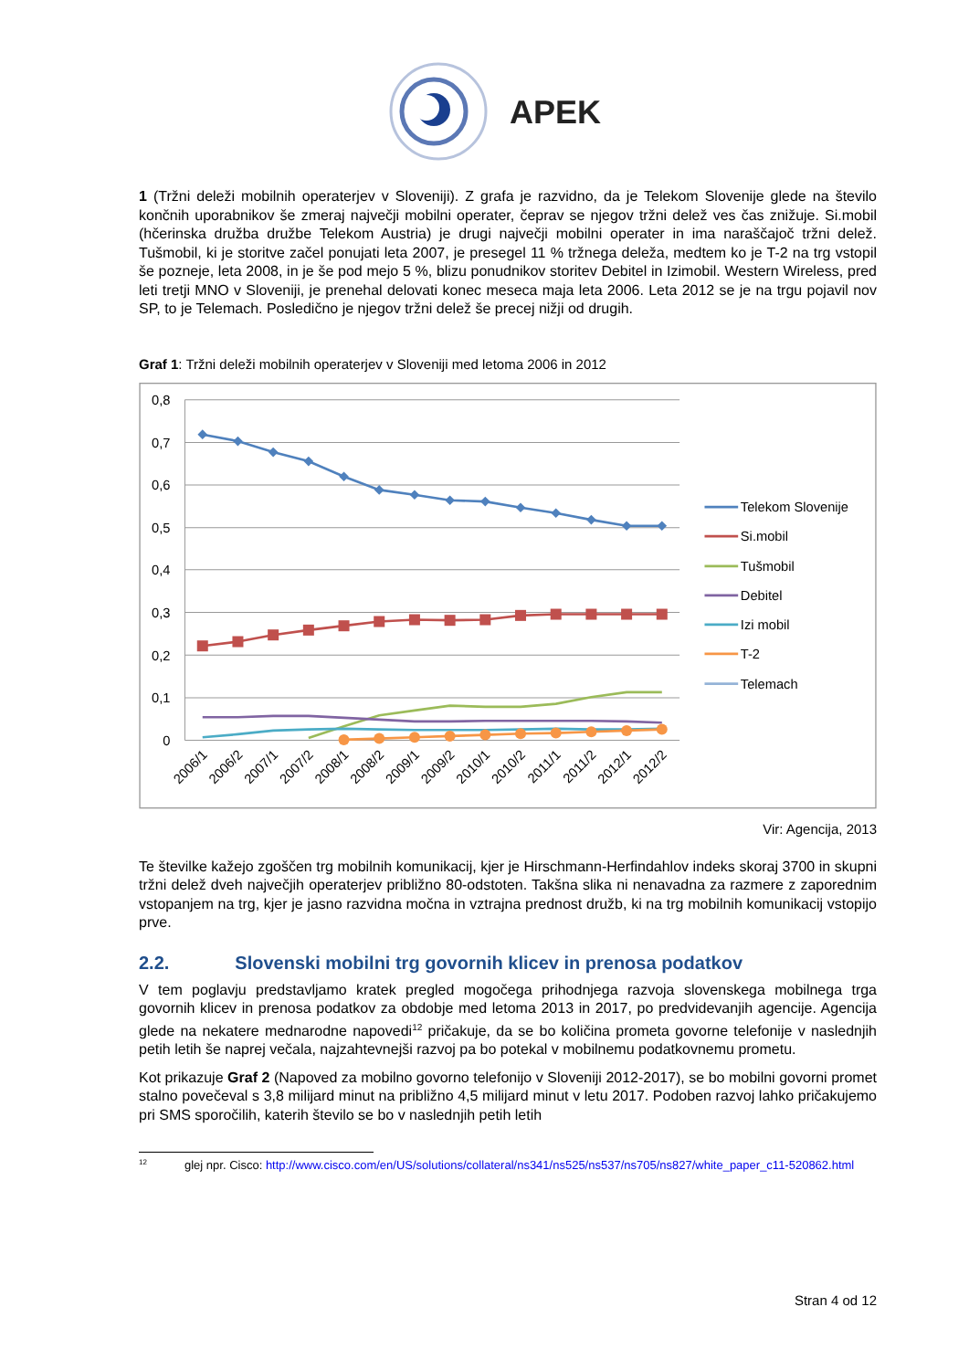APEK
1 (Tržni deleži mobilnih operaterjev v Sloveniji). Z grafa je razvidno, da je Telekom Slovenije glede na število končnih uporabnikov še zmeraj največji mobilni operater, čeprav se njegov tržni delež ves čas znižuje. Si.mobil (hčerinska družba družbe Telekom Austria) je drugi največji mobilni operater in ima naraščajoč tržni delež. Tušmobil, ki je storitve začel ponujati leta 2007, je presegel 11 % tržnega deleža, medtem ko je T-2 na trg vstopil še pozneje, leta 2008, in je še pod mejo 5 %, blizu ponudnikov storitev Debitel in Izimobil. Western Wireless, pred leti tretji MNO v Sloveniji, je prenehal delovati konec meseca maja leta 2006. Leta 2012 se je na trgu pojavil nov SP, to je Telemach. Posledično je njegov tržni delež še precej nižji od drugih.
Graf 1: Tržni deleži mobilnih operaterjev v Sloveniji med letoma 2006 in 2012
0,8
0,7
0,6
0,5
0,4
0,3
0,2
0,1
0
2006/1
2006/2
2007/1
2007/2
2008/1
2008/2
2009/1
2009/2
2010/1
2010/2
2011/1
2011/2
2012/1
2012/2
Telekom Slovenije
Si.mobil
Tušmobil
Debitel
Izi mobil
T-2
Telemach
Vir: Agencija, 2013
Te številke kažejo zgoščen trg mobilnih komunikacij, kjer je Hirschmann-Herfindahlov indeks skoraj 3700 in skupni tržni delež dveh največjih operaterjev približno 80-odstoten. Takšna slika ni nenavadna za razmere z zaporednim vstopanjem na trg, kjer je jasno razvidna močna in vztrajna prednost družb, ki na trg mobilnih komunikacij vstopijo prve.
2.2. Slovenski mobilni trg govornih klicev in prenosa podatkov
V tem poglavju predstavljamo kratek pregled mogočega prihodnjega razvoja slovenskega mobilnega trga govornih klicev in prenosa podatkov za obdobje med letoma 2013 in 2017, po predvidevanjih agencije. Agencija glede na nekatere mednarodne napovedi<sup>12</sup> pričakuje, da se bo količina prometa govorne telefonije v naslednjih petih letih še naprej večala, najzahtevnejši razvoj pa bo potekal v mobilnemu podatkovnemu prometu.
Kot prikazuje Graf 2 (Napoved za mobilno govorno telefonijo v Sloveniji 2012-2017), se bo mobilni govorni promet stalno povečeval s 3,8 milijard minut na približno 4,5 milijard minut v letu 2017. Podoben razvoj lahko pričakujemo pri SMS sporočilih, katerih število se bo v naslednjih petih letih
<sup>12</sup> glej npr. Cisco: http://www.cisco.com/en/US/solutions/collateral/ns341/ns525/ns537/ns705/ns827/white_paper_c11-520862.html
Stran 4 od 12